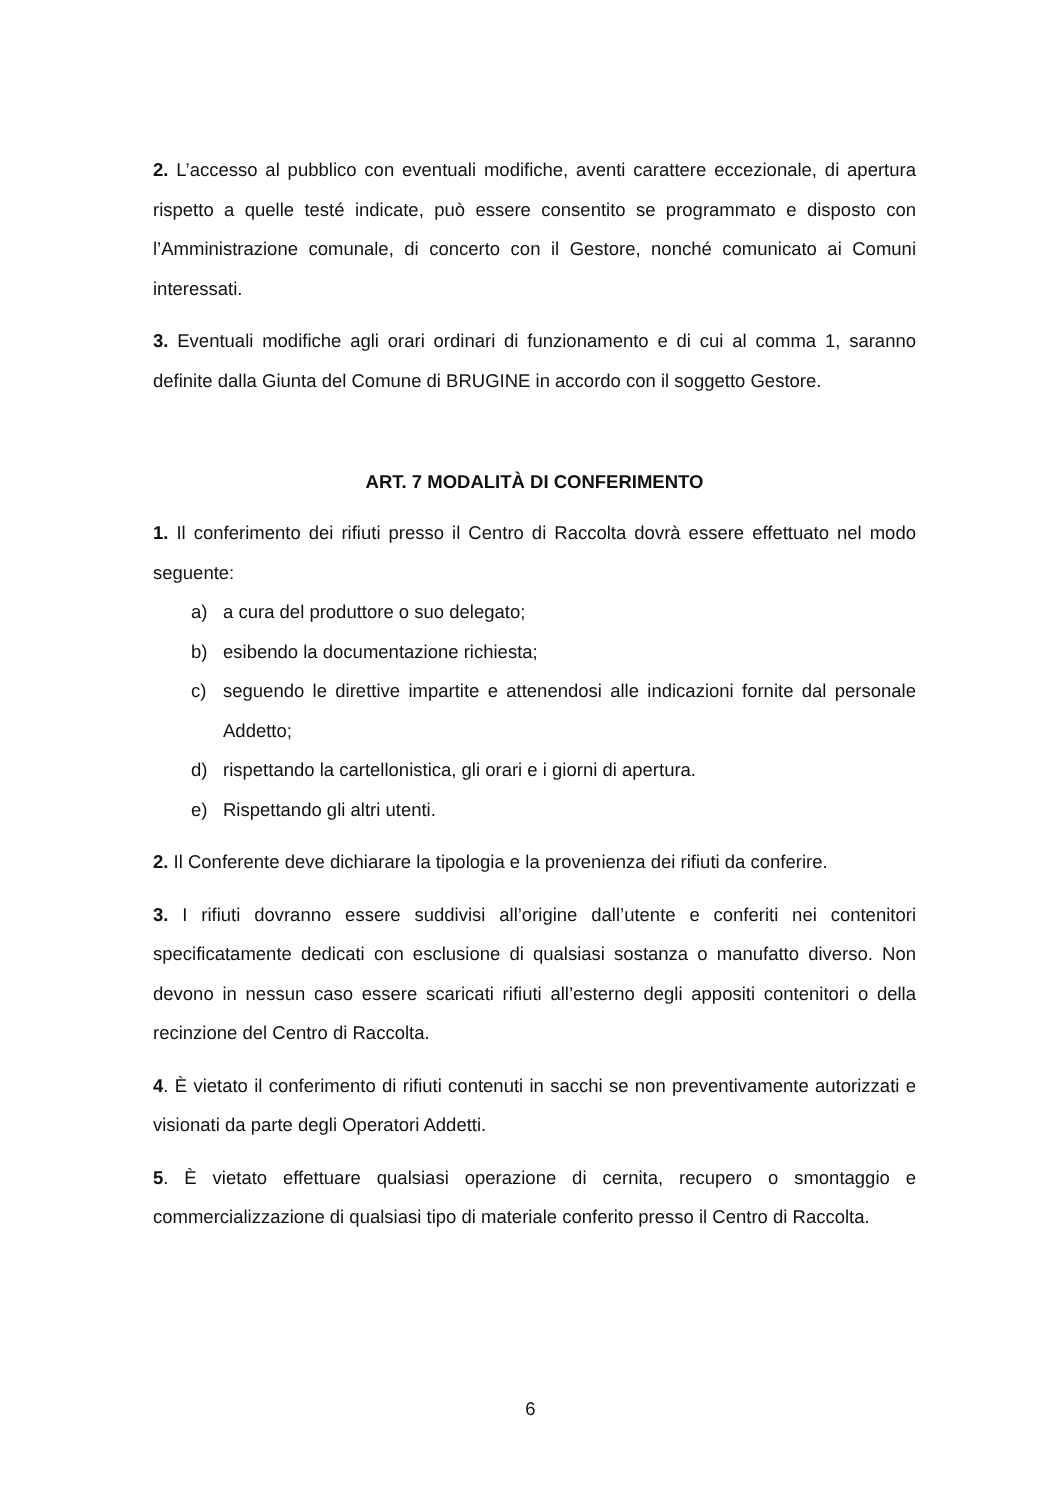2. L’accesso al pubblico con eventuali modifiche, aventi carattere eccezionale, di apertura rispetto a quelle testé indicate, può essere consentito se programmato e disposto con l’Amministrazione comunale, di concerto con il Gestore, nonché comunicato ai Comuni interessati.
3. Eventuali modifiche agli orari ordinari di funzionamento e di cui al comma 1, saranno definite dalla Giunta del Comune di BRUGINE in accordo con il soggetto Gestore.
ART. 7 MODALITÀ DI CONFERIMENTO
1. Il conferimento dei rifiuti presso il Centro di Raccolta dovrà essere effettuato nel modo seguente:
a) a cura del produttore o suo delegato;
b) esibendo la documentazione richiesta;
c) seguendo le direttive impartite e attenendosi alle indicazioni fornite dal personale Addetto;
d) rispettando la cartellonistica, gli orari e i giorni di apertura.
e) Rispettando gli altri utenti.
2. Il Conferente deve dichiarare la tipologia e la provenienza dei rifiuti da conferire.
3. I rifiuti dovranno essere suddivisi all’origine dall’utente e conferiti nei contenitori specificatamente dedicati con esclusione di qualsiasi sostanza o manufatto diverso. Non devono in nessun caso essere scaricati rifiuti all’esterno degli appositi contenitori o della recinzione del Centro di Raccolta.
4. È vietato il conferimento di rifiuti contenuti in sacchi se non preventivamente autorizzati e visionati da parte degli Operatori Addetti.
5. È vietato effettuare qualsiasi operazione di cernita, recupero o smontaggio e commercializzazione di qualsiasi tipo di materiale conferito presso il Centro di Raccolta.
6